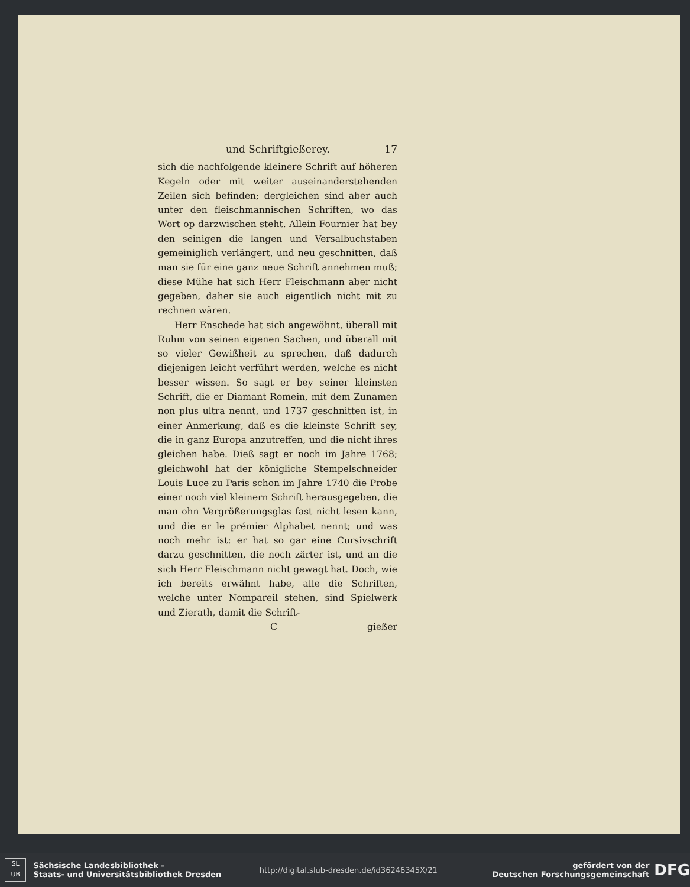und Schriftgießerey. 17
sich die nachfolgende kleinere Schrift auf höheren Kegeln oder mit weiter auseinanderstehenden Zeilen sich befinden; dergleichen sind aber auch unter den fleischmannischen Schriften, wo das Wort op darzwischen steht. Allein Fournier hat bey den seinigen die langen und Versalbuchstaben gemeiniglich verlängert, und neu geschnitten, daß man sie für eine ganz neue Schrift annehmen muß; diese Mühe hat sich Herr Fleischmann aber nicht gegeben, daher sie auch eigentlich nicht mit zu rechnen wären.
Herr Enschede hat sich angewöhnt, überall mit Ruhm von seinen eigenen Sachen, und überall mit so vieler Gewißheit zu sprechen, daß dadurch diejenigen leicht verführt werden, welche es nicht besser wissen. So sagt er bey seiner kleinsten Schrift, die er Diamant Romein, mit dem Zunamen non plus ultra nennt, und 1737 geschnitten ist, in einer Anmerkung, daß es die kleinste Schrift sey, die in ganz Europa anzutreffen, und die nicht ihres gleichen habe. Dieß sagt er noch im Jahre 1768; gleichwohl hat der königliche Stempelschneider Louis Luce zu Paris schon im Jahre 1740 die Probe einer noch viel kleinern Schrift herausgegeben, die man ohn Vergrößerungsglas fast nicht lesen kann, und die er le prémier Alphabet nennt; und was noch mehr ist: er hat so gar eine Cursivschrift darzu geschnitten, die noch zärter ist, und an die sich Herr Fleischmann nicht gewagt hat. Doch, wie ich bereits erwähnt habe, alle die Schriften, welche unter Nompareil stehen, sind Spielwerk und Zierath, damit die Schrift-
Cgießer
SL
UB
Sächsische Landesbibliothek –
Staats- und Universitätsbibliothek Dresden
http://digital.slub-dresden.de/id36246345X/21
gefördert von der
Deutschen Forschungsgemeinschaft
DFG